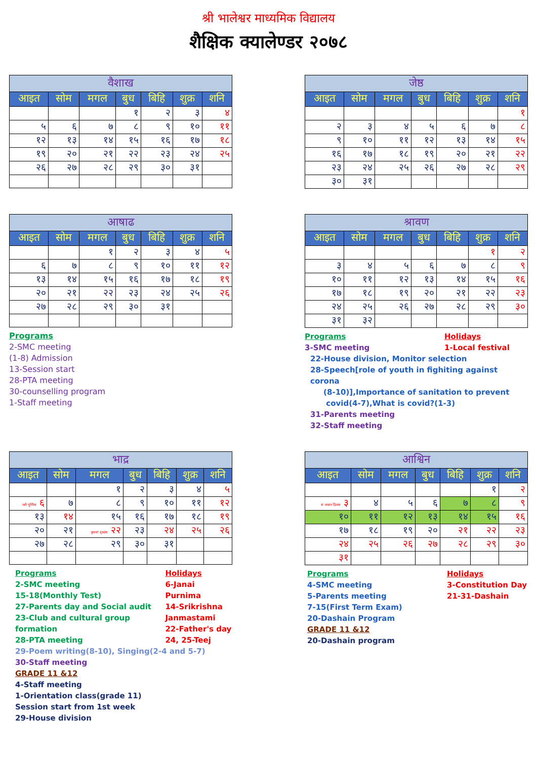श्री भालेश्वर माध्यमिक विद्यालय
शैक्षिक क्यालेण्डर २०७८
| वैशाख | | | | | | |
| --- | --- | --- | --- | --- | --- | --- |
| आइत | सोम | मगल | बुध | बिहि | शुक्र | शनि |
| | | | १ | २ | ३ | ४ |
| ५ | ६ | ७ | ८ | ९ | १० | ११ |
| १२ | १३ | १४ | १५ | १६ | १७ | १८ |
| १९ | २० | २१ | २२ | २३ | २४ | २५ |
| २६ | २७ | २८ | २९ | ३० | ३१ | |
| जेष्ठ | | | | | | |
| --- | --- | --- | --- | --- | --- | --- |
| आइत | सोम | मगल | बुध | बिहि | शुक्र | शनि |
| | | | | | | १ |
| २ | ३ | ४ | ५ | ६ | ७ | ८ |
| ९ | १० | ११ | १२ | १३ | १४ | १५ |
| १६ | १७ | १८ | १९ | २० | २१ | २२ |
| २३ | २४ | २५ | २६ | २७ | २८ | २९ |
| ३० | ३१ | | | | | |
| आषाढ | | | | | | |
| --- | --- | --- | --- | --- | --- | --- |
| आइत | सोम | मगल | बुध | बिहि | शुक्र | शनि |
| | | १ | २ | ३ | ४ | ५ |
| ६ | ७ | ८ | ९ | १० | ११ | १२ |
| १३ | १४ | १५ | १६ | १७ | १८ | १९ |
| २० | २१ | २२ | २३ | २४ | २५ | २६ |
| २७ | २८ | २९ | ३० | ३१ | | |
Programs
2-SMC meeting
(1-8) Admission
13-Session start
28-PTA meeting
30-counselling program
1-Staff meeting
| श्रावण | | | | | | |
| --- | --- | --- | --- | --- | --- | --- |
| आइत | सोम | मगल | बुध | बिहि | शुक्र | शनि |
| | | | | | १ | २ |
| ३ | ४ | ५ | ६ | ७ | ८ | ९ |
| १० | ११ | १२ | १३ | १४ | १५ | १६ |
| १७ | १८ | १९ | २० | २१ | २२ | २३ |
| २४ | २५ | २६ | २७ | २८ | २९ | ३० |
| ३१ | ३२ | | | | | |
Programs
3-SMC meeting
Holidays
1-Local festival
22-House division, Monitor selection
28-Speech[role of youth in fighiting against corona
(8-10)],Importance of sanitation to prevent
covid(4-7),What is covid?(1-3)
31-Parents meeting
32-Staff meeting
| भाद्र | | | | | | |
| --- | --- | --- | --- | --- | --- | --- |
| आइत | सोम | मगल | बुध | बिहि | शुक्र | शनि |
| | | १ | २ | ३ | ४ | ५ |
| जनै पूर्णिमा ६ | ७ | ८ | ९ | १० | ११ | १२ |
| १३ | १४ | १५ | १६ | १७ | १८ | १९ |
| २० | २१ | बुवाको मुखहेरा २२ | २३ | २४ | २५ | २६ |
| २७ | २८ | २९ | ३० | ३१ | | |
Programs
2-SMC meeting
15-18(Monthly Test)
27-Parents day and Social audit
23-Club and cultural group formation
28-PTA meeting
Holidays
6-Janai Purnima
14-Srikrishna
Janmastami
22-Father's day
24, 25-Teej
29-Poem writing(8-10), Singing(2-4 and 5-7)
30-Staff meeting
GRADE 11 &12
4-Staff meeting
1-Orientation class(grade 11)
Session start from 1st week
29-House division
| आश्विन | | | | | | |
| --- | --- | --- | --- | --- | --- | --- |
| आइत | सोम | मगल | बुध | बिहि | शुक्र | शनि |
| | | | | | १ | २ |
| सं वधान दिवस ३ | ४ | ५ | ६ | ७ | ८ | ९ |
| १० | ११ | १२ | १३ | १४ | १५ | १६ |
| १७ | १८ | १९ | २० | २१ | २२ | २३ |
| २४ | २५ | २६ | २७ | २८ | २९ | ३० |
| ३१ | | | | | | |
Programs
4-SMC meeting
5-Parents meeting
7-15(First Term Exam)
20-Dashain Program
GRADE 11 &12
20-Dashain program
Holidays
3-Constitution Day
21-31-Dashain